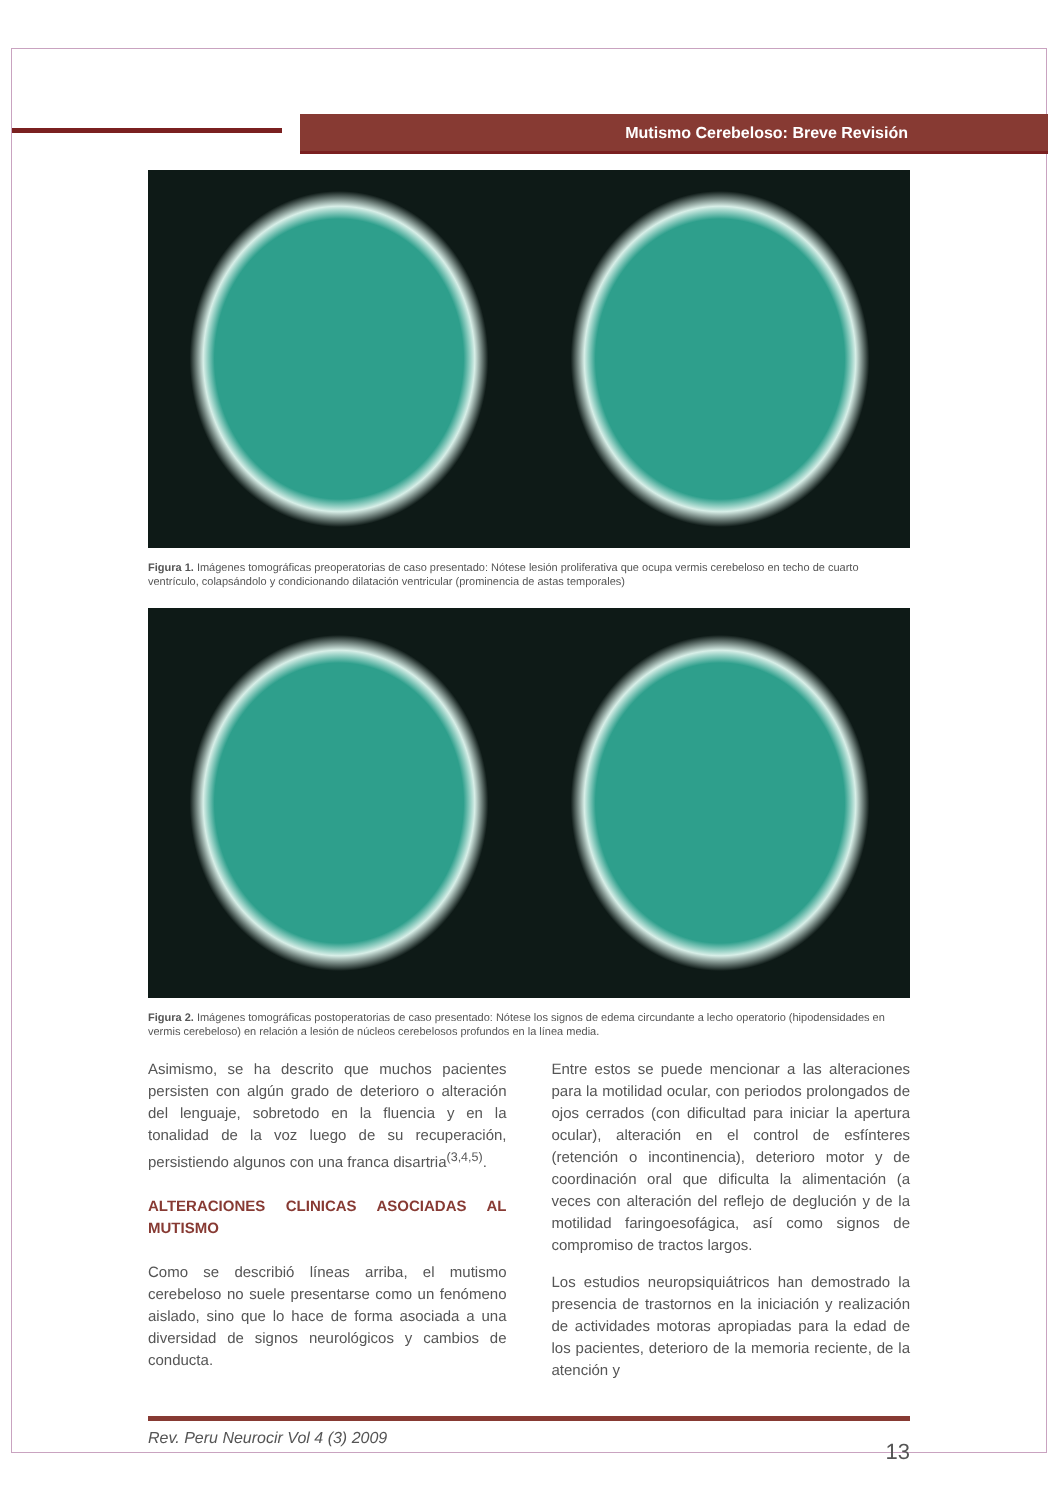Mutismo Cerebeloso: Breve Revisión
Figura 1. Imágenes tomográficas preoperatorias de caso presentado: Nótese lesión proliferativa que ocupa vermis cerebeloso en techo de cuarto ventrículo, colapsándolo y condicionando dilatación ventricular (prominencia de astas temporales)
Figura 2. Imágenes tomográficas postoperatorias de caso presentado: Nótese los signos de edema circundante a lecho operatorio (hipodensidades en vermis cerebeloso) en relación a lesión de núcleos cerebelosos profundos en la línea media.
Asimismo, se ha descrito que muchos pacientes persisten con algún grado de deterioro o alteración del lenguaje, sobretodo en la fluencia y en la tonalidad de la voz luego de su recuperación, persistiendo algunos con una franca disartria<sup>(3,4,5)</sup>.
ALTERACIONES CLINICAS ASOCIADAS AL MUTISMO
Como se describió líneas arriba, el mutismo cerebeloso no suele presentarse como un fenómeno aislado, sino que lo hace de forma asociada a una diversidad de signos neurológicos y cambios de conducta.
Entre estos se puede mencionar a las alteraciones para la motilidad ocular, con periodos prolongados de ojos cerrados (con dificultad para iniciar la apertura ocular), alteración en el control de esfínteres (retención o incontinencia), deterioro motor y de coordinación oral que dificulta la alimentación (a veces con alteración del reflejo de deglución y de la motilidad faringoesofágica, así como signos de compromiso de tractos largos.
Los estudios neuropsiquiátricos han demostrado la presencia de trastornos en la iniciación y realización de actividades motoras apropiadas para la edad de los pacientes, deterioro de la memoria reciente, de la atención y
Rev. Peru Neurocir Vol 4 (3) 2009 13